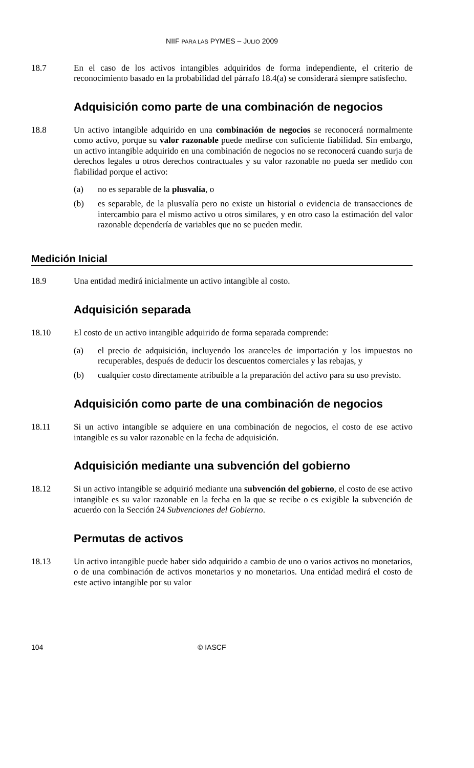NIIF PARA LAS PYMES – JULIO 2009
18.7 En el caso de los activos intangibles adquiridos de forma independiente, el criterio de reconocimiento basado en la probabilidad del párrafo 18.4(a) se considerará siempre satisfecho.
Adquisición como parte de una combinación de negocios
18.8 Un activo intangible adquirido en una combinación de negocios se reconocerá normalmente como activo, porque su valor razonable puede medirse con suficiente fiabilidad. Sin embargo, un activo intangible adquirido en una combinación de negocios no se reconocerá cuando surja de derechos legales u otros derechos contractuales y su valor razonable no pueda ser medido con fiabilidad porque el activo:
(a) no es separable de la plusvalía, o
(b) es separable, de la plusvalía pero no existe un historial o evidencia de transacciones de intercambio para el mismo activo u otros similares, y en otro caso la estimación del valor razonable dependería de variables que no se pueden medir.
Medición Inicial
18.9 Una entidad medirá inicialmente un activo intangible al costo.
Adquisición separada
18.10 El costo de un activo intangible adquirido de forma separada comprende:
(a) el precio de adquisición, incluyendo los aranceles de importación y los impuestos no recuperables, después de deducir los descuentos comerciales y las rebajas, y
(b) cualquier costo directamente atribuible a la preparación del activo para su uso previsto.
Adquisición como parte de una combinación de negocios
18.11 Si un activo intangible se adquiere en una combinación de negocios, el costo de ese activo intangible es su valor razonable en la fecha de adquisición.
Adquisición mediante una subvención del gobierno
18.12 Si un activo intangible se adquirió mediante una subvención del gobierno, el costo de ese activo intangible es su valor razonable en la fecha en la que se recibe o es exigible la subvención de acuerdo con la Sección 24 Subvenciones del Gobierno.
Permutas de activos
18.13 Un activo intangible puede haber sido adquirido a cambio de uno o varios activos no monetarios, o de una combinación de activos monetarios y no monetarios. Una entidad medirá el costo de este activo intangible por su valor
104 © IASCF